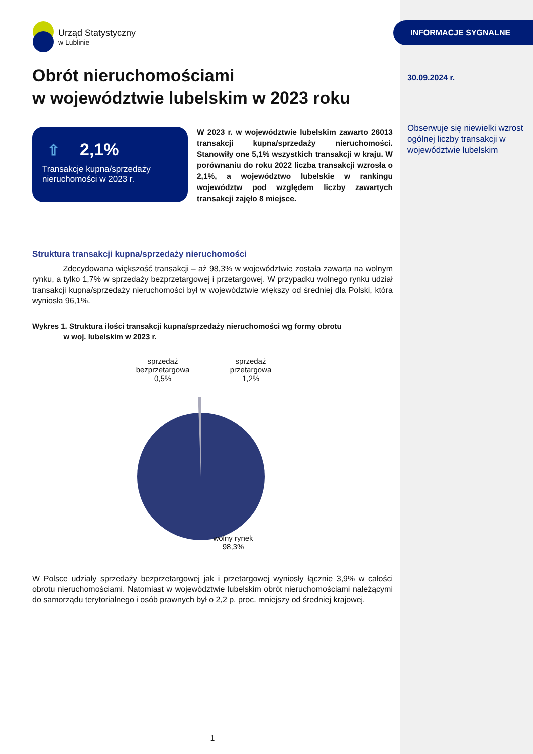Urząd Statystyczny
w Lublinie
Obrót nieruchomościami
w województwie lubelskim w 2023 roku
⇧ 2,1%
Transakcje kupna/sprzedaży nieruchomości w 2023 r.
W 2023 r. w województwie lubelskim zawarto 26013 transakcji kupna/sprzedaży nieruchomości. Stanowiły one 5,1% wszystkich transakcji w kraju. W porównaniu do roku 2022 liczba transakcji wzrosła o 2,1%, a województwo lubelskie w rankingu województw pod względem liczby zawartych transakcji zajęło 8 miejsce.
Struktura transakcji kupna/sprzedaży nieruchomości
Zdecydowana większość transakcji – aż 98,3% w województwie została zawarta na wolnym rynku, a tylko 1,7% w sprzedaży bezprzetargowej i przetargowej. W przypadku wolnego rynku udział transakcji kupna/sprzedaży nieruchomości był w województwie większy od średniej dla Polski, która wyniosła 96,1%.
Wykres 1. Struktura ilości transakcji kupna/sprzedaży nieruchomości wg formy obrotu
w woj. lubelskim w 2023 r.
sprzedaż bezprzetargowa 0,5%
sprzedaż przetargowa 1,2%
wolny rynek 98,3%
W Polsce udziały sprzedaży bezprzetargowej jak i przetargowej wyniosły łącznie 3,9% w całości obrotu nieruchomościami. Natomiast w województwie lubelskim obrót nieruchomościami należącymi do samorządu terytorialnego i osób prawnych był o 2,2 p. proc. mniejszy od średniej krajowej.
1
INFORMACJE SYGNALNE
30.09.2024 r.
Obserwuje się niewielki wzrost ogólnej liczby transakcji w województwie lubelskim